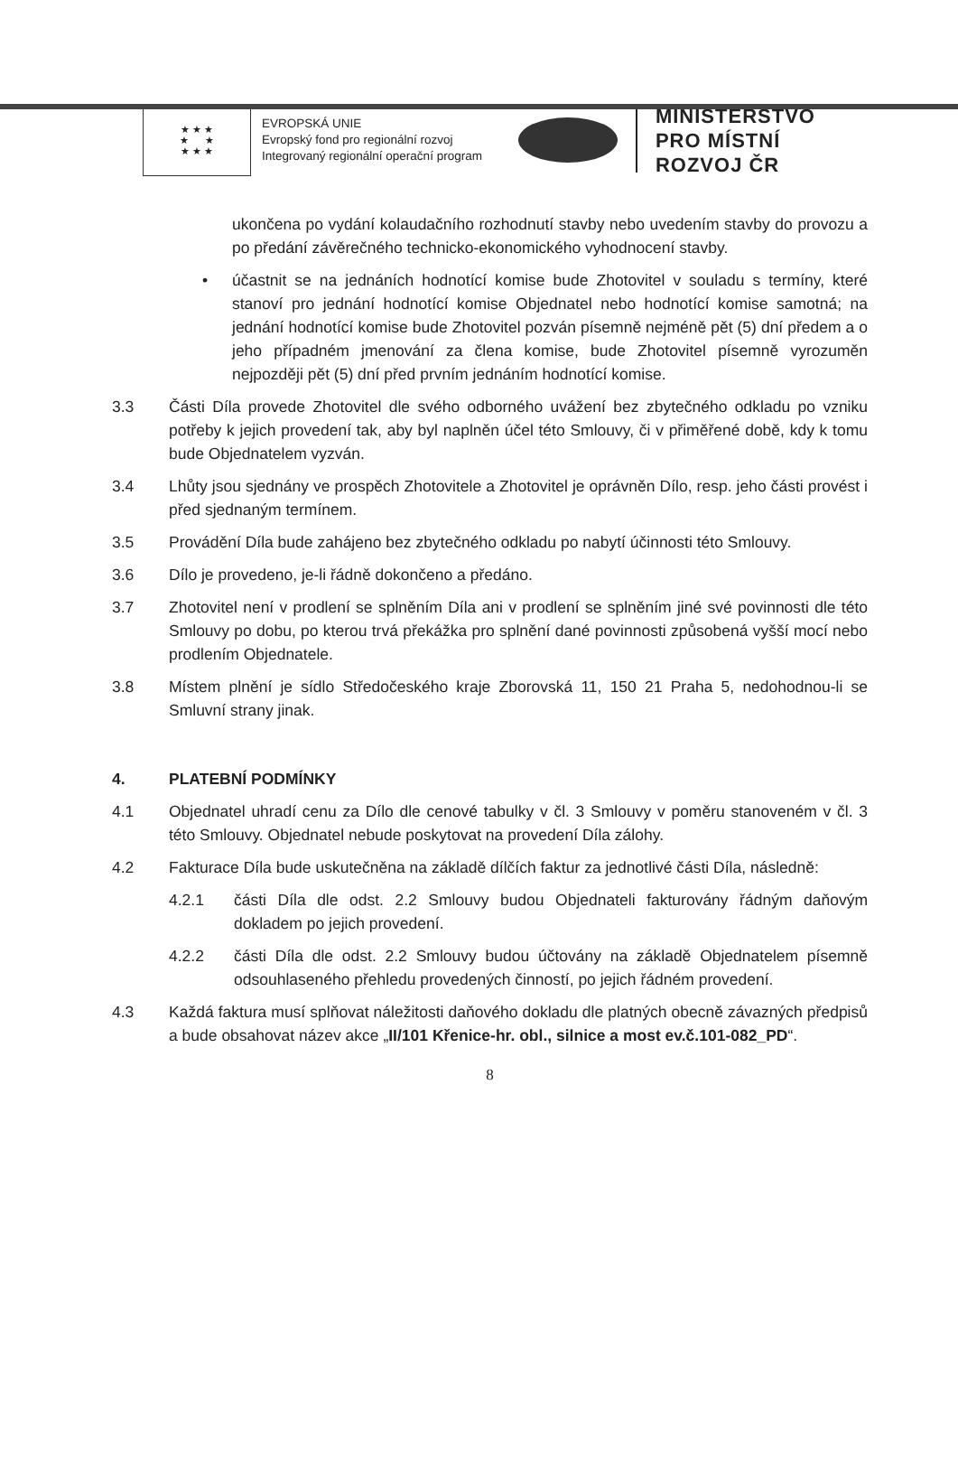★ ★ ★
★ ★
★ ★ ★
EVROPSKÁ UNIE
Evropský fond pro regionální rozvoj
Integrovaný regionální operační program
MINISTERSTVO
PRO MÍSTNÍ
ROZVOJ ČR
ukončena po vydání kolaudačního rozhodnutí stavby nebo uvedením stavby do provozu a po předání závěrečného technicko-ekonomického vyhodnocení stavby.
• účastnit se na jednáních hodnotící komise bude Zhotovitel v souladu s termíny, které stanoví pro jednání hodnotící komise Objednatel nebo hodnotící komise samotná; na jednání hodnotící komise bude Zhotovitel pozván písemně nejméně pět (5) dní předem a o jeho případném jmenování za člena komise, bude Zhotovitel písemně vyrozuměn nejpozději pět (5) dní před prvním jednáním hodnotící komise.
3.3 Části Díla provede Zhotovitel dle svého odborného uvážení bez zbytečného odkladu po vzniku potřeby k jejich provedení tak, aby byl naplněn účel této Smlouvy, či v přiměřené době, kdy k tomu bude Objednatelem vyzván.
3.4 Lhůty jsou sjednány ve prospěch Zhotovitele a Zhotovitel je oprávněn Dílo, resp. jeho části provést i před sjednaným termínem.
3.5 Provádění Díla bude zahájeno bez zbytečného odkladu po nabytí účinnosti této Smlouvy.
3.6 Dílo je provedeno, je-li řádně dokončeno a předáno.
3.7 Zhotovitel není v prodlení se splněním Díla ani v prodlení se splněním jiné své povinnosti dle této Smlouvy po dobu, po kterou trvá překážka pro splnění dané povinnosti způsobená vyšší mocí nebo prodlením Objednatele.
3.8 Místem plnění je sídlo Středočeského kraje Zborovská 11, 150 21 Praha 5, nedohodnou-li se Smluvní strany jinak.
4. PLATEBNÍ PODMÍNKY
4.1 Objednatel uhradí cenu za Dílo dle cenové tabulky v čl. 3 Smlouvy v poměru stanoveném v čl. 3 této Smlouvy. Objednatel nebude poskytovat na provedení Díla zálohy.
4.2 Fakturace Díla bude uskutečněna na základě dílčích faktur za jednotlivé části Díla, následně:
4.2.1 části Díla dle odst. 2.2 Smlouvy budou Objednateli fakturovány řádným daňovým dokladem po jejich provedení.
4.2.2 části Díla dle odst. 2.2 Smlouvy budou účtovány na základě Objednatelem písemně odsouhlaseného přehledu provedených činností, po jejich řádném provedení.
4.3 Každá faktura musí splňovat náležitosti daňového dokladu dle platných obecně závazných předpisů a bude obsahovat název akce „II/101 Křenice-hr. obl., silnice a most ev.č.101-082_PD“.
8